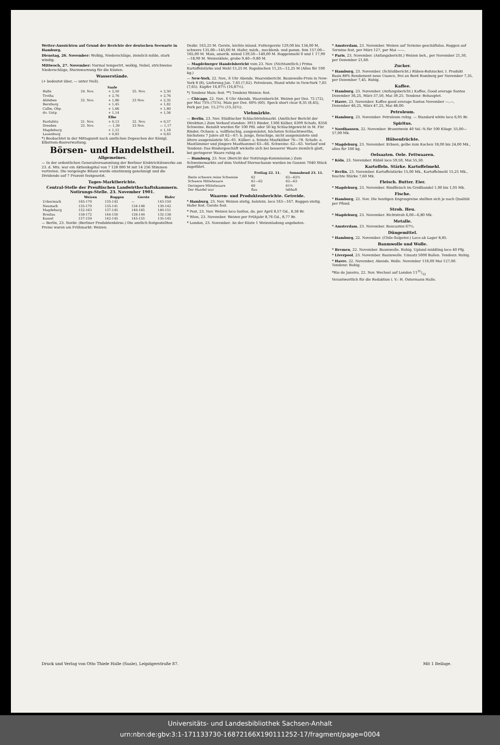Wetter-Aussichten auf Grund der Berichte der deutschen Seewarte in Hamburg.
Dienstag, 26. November: Wolkig, Niederschläge, ziemlich milde, stark windig.
Mittwoch, 27. November: Normal temperirt, wolkig, Nebel, strichweise Niederschläge, Sturmwarnung für die Küsten.
Wasserstände.
(+ bedeutet über, — unter Null).
| Saale | | | | |
| --- | --- | --- | --- | --- |
| Halle | 24. Nov. | + 2,50 | 25. Nov. | + 2,50 |
| Trotha | | + 2,76 | | + 2,76 |
| Alsleben | 22. Nov. | + 1,86 | 23 Nov. | + 2,35 |
| Bernburg | | + 1,45 | | + 1,82 |
| Calbe, Obp. | | + 1,66 | | + 1,80 |
| do. Untp. | | + 1,14 | | + 1,56 |
| Elbe | | | | |
| Pardubitz | 21. Nov. | + 0,13 | 22. Nov. | + 0,57 |
| Dresden | 22. Nov. | — 1,39 | 23 Nov. | — 1,17 |
| Magdeburg | | + 1,12 | | + 1,18 |
| Lauenburg | | + 0,83 | | + 0,83 |
*) Beobachtet in der Mittagszeit nach amtlichen Depeschen der Königl. Elbstrom-Bauverwaltung.
Börsen- und Handelstheil.
Allgemeines.
— In der ordentlichen Generalversammlung der Berliner Elektricitätswerke am 23. d. Mts. war ein Aktienkapital von 7 128 000 M mit 14 256 Stimmen vertreten. Die vorgelegte Bilanz wurde einstimmig genehmigt und die Dividende auf 7 Prozent festgesetzt.
Tages-Marktberichte.
Central-Stelle der Preußischen Landwirthschaftskammern. Notirungs-Stelle. 23. November 1901.
| | Weizen | Roggen | Gerste | Hafer |
| --- | --- | --- | --- | --- |
| Uckermark | 165-170 | 135-142 | — | 143-150 |
| Neumark | 155-170 | 135-141 | 134-148 | 130-142 |
| Magdeburg | 152-163 | 137-145 | 140-165 | 140-151 |
| Breslau | 159-172 | 144-150 | 126-144 | 132-138 |
| Kassel | 157-159 | 142-145 | 145-155 | 135-145 |
— Berlin, 23. Novbr. (Berliner Produktenbörse.) Die amtlich festgestellten Preise waren am Frühmarkt: Weizen.
Dezbr. 163,25 M. Gerste, leichte inland. Futtergerste 129,00 bis 134,00 M, schwere 135,00—145,00 M. Hafer, märk., mecklenb. und pomm. fein 157,00—165,00 M. Mais, amerik. mixed 139,50—140,00 M. Roggenmehl 0 und 1 17,90—18,90 M. Weizenkleie, grobe 9,40—9,80 M.
— Magdeburger Handelsbericht vom 23. Nov. (Nichtamtlich.) Prima Kartoffelstärke und Mehl 15,25 M. Rapskuchen 11,25—12,25 M (Alles für 100 kg.)
— New-York, 22. Nov., 6 Uhr Abends. Waarenbericht. Baumwolle-Preis in New-York 8 (8), Lieferung Jan. 7,65 (7,62). Petroleum, Stand white in New-York 7,65 (7,65). Kupfer 16,87½ (16,87½).
*) Tendenz Mais: fest. **) Tendenz Weizen: fest.
— Chicago, 22. Nov., 6 Uhr Abends. Waarenbericht. Weizen per Dez. 72 (72), per Mai 75⅝ (75⅞). Mais per Dez. 60⅝ (60). Speck short clear 8,35 (8,45), Pork per Jan. 15,27½ (15,32½).
Viehmärkte.
— Berlin, 23. Nov. Städtischer Schlachtviehmarkt. (Amtlicher Bericht der Direktion.) Zum Verkauf standen: 3915 Rinder, 1306 Kälber, 6399 Schafe, 8356 Schweine. Bezahlt wurden für 100 Pfd. oder 50 kg Schlachtgewicht in M. Für Rinder, Ochsen: a. vollfleischig, ausgemästet, höchsten Schlachtwerths, höchstens 7 Jahre alt 62—67; b. junge, fleischige, nicht ausgemästete und ältere ausgemästete 56—61. Kälber: a. feinste Mastkälber 76—78. Schafe: a. Mastlämmer und jüngere Masthammel 63—66. Schweine: 62—63. Verlauf und Tendenz: Das Rindergeschäft wickelte sich bei besserer Waare ziemlich glatt, bei geringerer Waare ruhig ab.
— Hamburg, 23. Nov. (Bericht der Notirungs-Kommission.) Zum Schweinemarkte auf dem Viehhof Sternschanze wurden im Ganzen 7040 Stück zugeführt.
| | Freitag 22. 11. | Sonnabend 23. 11. |
| --- | --- | --- |
| Beste schwere reine Schweine | 62 | 62—62½ |
| Schwere Mittelwaare | 61—62 | 62—63 |
| Geringere Mittelwaare | 60 | 61½ |
| Der Handel war | flau | lebhaft |
Waaren- und Produktenberichte. Getreide.
* Hamburg, 23. Nov. Weizen stetig, holstein. loco 163—167. Roggen stetig. Hafer fest. Gerste fest.
* Pest, 23. Nov. Weizen loco lustlos, do. per April 8,57 Gd., 8,58 Br.
* Wien, 23. November. Weizen per Frühjahr 8,76 Gd., 8,77 Br.
* London, 23. November. An der Küste 1 Weizenladung angeboten.
* Amsterdam, 23. November. Weizen auf Termine geschäftslos. Roggen auf Termine fest, per März 127, per Mai ——.
* Paris, 23. November. (Anfangsbericht.) Weizen beh., per November 21,30, per Dezember 21,60.
Zucker.
* Hamburg, 23. November. (Schlußbericht.) Rüben-Rohzucker, I. Produkt Basis 88% Rendement neue Usance, frei an Bord Hamburg per November 7,35, per Dezember 7,45. Ruhig.
Kaffee.
* Hamburg, 23. November. (Anfangsbericht.) Kaffee, Good average Santos Dezember 36,25, März 37,50, Mai 39,25. Tendenz: Behauptet.
* Havre, 23. November. Kaffee good average Santos November —,—, Dezember 46,25, März 47,25, Mai 48,00.
Petroleum.
* Hamburg, 23. November. Petroleum ruhig. — Standard white loco 6,95 Br.
Spiritus.
* Nordhausen, 22. November. Branntwein 40 Vol.-% für 100 Kilogr. 55,00—57,00 Mk.
Hülsenfrüchte.
* Magdeburg, 23. November. Erbsen, gelbe zum Kochen 18,00 bis 24,00 Mk., alles für 100 kg.
Oelsaaten. Oele. Fettwaaren.
* Köln, 23. November. Rüböl loco 59,50, Mai 55,50.
Kartoffeln. Stärke. Kartoffelmehl.
* Berlin, 23. November. Kartoffelstärke 15,00 Mk., Kartoffelmehl 15,25 Mk., feuchte Stärke 7,60 Mk.
Fleisch. Butter. Eier.
* Magdeburg, 23. November. Rindfleisch im Großhandel 1,00 bis 1,05 Mk.
Fische.
* Hamburg, 22. Nov. Die heutigen Engrospreise stellten sich je nach Qualität per Pfund.
Stroh. Heu.
* Magdeburg, 23. November. Richtstroh 6,00—6,80 Mk.
Metalle.
* Amsterdam, 23. November. Bancazinn 67¼.
Düngemittel.
* Hamburg, 22. November. (Chile-Salpeter.) Loco ab Lager 8,85.
Baumwolle und Wolle.
* Bremen, 22. November. Baumwolle. Ruhig. Upland middling loco 40 Pfg.
* Liverpool, 23. November. Baumwolle. Umsatz 5000 Ballen. Tendenz: Ruhig.
* Havre, 22. November, Abends. Wolle. November 118,00 Mai 127,00. Tendenz: Ruhig.
*Rio de Janeiro, 22. Nov. Wechsel auf London 1131/32
Verantwortlich für die Redaktion i. V.: H. Ostermann Halle.
Druck und Verlag von Otto Thiele Halle (Saale), Leipzigerstraße 87. Mit 1 Beilage.
Universitäts- und Landesbibliothek Sachsen-Anhalt
urn:nbn:de:gbv:3:1-171133730-16872166X190111252-17/fragment/page=0004